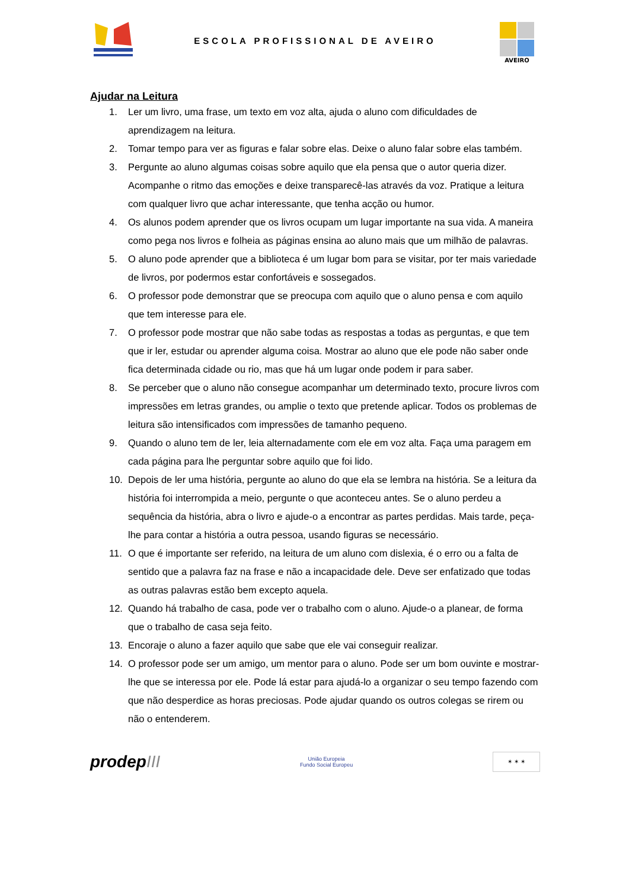ESCOLA PROFISSIONAL DE AVEIRO
AVEIRO
Ajudar na Leitura
1. Ler um livro, uma frase, um texto em voz alta, ajuda o aluno com dificuldades de aprendizagem na leitura.
2. Tomar tempo para ver as figuras e falar sobre elas. Deixe o aluno falar sobre elas também.
3. Pergunte ao aluno algumas coisas sobre aquilo que ela pensa que o autor queria dizer. Acompanhe o ritmo das emoções e deixe transparecê-las através da voz. Pratique a leitura com qualquer livro que achar interessante, que tenha acção ou humor.
4. Os alunos podem aprender que os livros ocupam um lugar importante na sua vida. A maneira como pega nos livros e folheia as páginas ensina ao aluno mais que um milhão de palavras.
5. O aluno pode aprender que a biblioteca é um lugar bom para se visitar, por ter mais variedade de livros, por podermos estar confortáveis e sossegados.
6. O professor pode demonstrar que se preocupa com aquilo que o aluno pensa e com aquilo que tem interesse para ele.
7. O professor pode mostrar que não sabe todas as respostas a todas as perguntas, e que tem que ir ler, estudar ou aprender alguma coisa. Mostrar ao aluno que ele pode não saber onde fica determinada cidade ou rio, mas que há um lugar onde podem ir para saber.
8. Se perceber que o aluno não consegue acompanhar um determinado texto, procure livros com impressões em letras grandes, ou amplie o texto que pretende aplicar. Todos os problemas de leitura são intensificados com impressões de tamanho pequeno.
9. Quando o aluno tem de ler, leia alternadamente com ele em voz alta. Faça uma paragem em cada página para lhe perguntar sobre aquilo que foi lido.
10. Depois de ler uma história, pergunte ao aluno do que ela se lembra na história. Se a leitura da história foi interrompida a meio, pergunte o que aconteceu antes. Se o aluno perdeu a sequência da história, abra o livro e ajude-o a encontrar as partes perdidas. Mais tarde, peça-lhe para contar a história a outra pessoa, usando figuras se necessário.
11. O que é importante ser referido, na leitura de um aluno com dislexia, é o erro ou a falta de sentido que a palavra faz na frase e não a incapacidade dele. Deve ser enfatizado que todas as outras palavras estão bem excepto aquela.
12. Quando há trabalho de casa, pode ver o trabalho com o aluno. Ajude-o a planear, de forma que o trabalho de casa seja feito.
13. Encoraje o aluno a fazer aquilo que sabe que ele vai conseguir realizar.
14. O professor pode ser um amigo, um mentor para o aluno. Pode ser um bom ouvinte e mostrar-lhe que se interessa por ele. Pode lá estar para ajudá-lo a organizar o seu tempo fazendo com que não desperdice as horas preciosas. Pode ajudar quando os outros colegas se rirem ou não o entenderem.
prodepIII
União Europeia
Fundo Social Europeu
✶ ✶ ✶